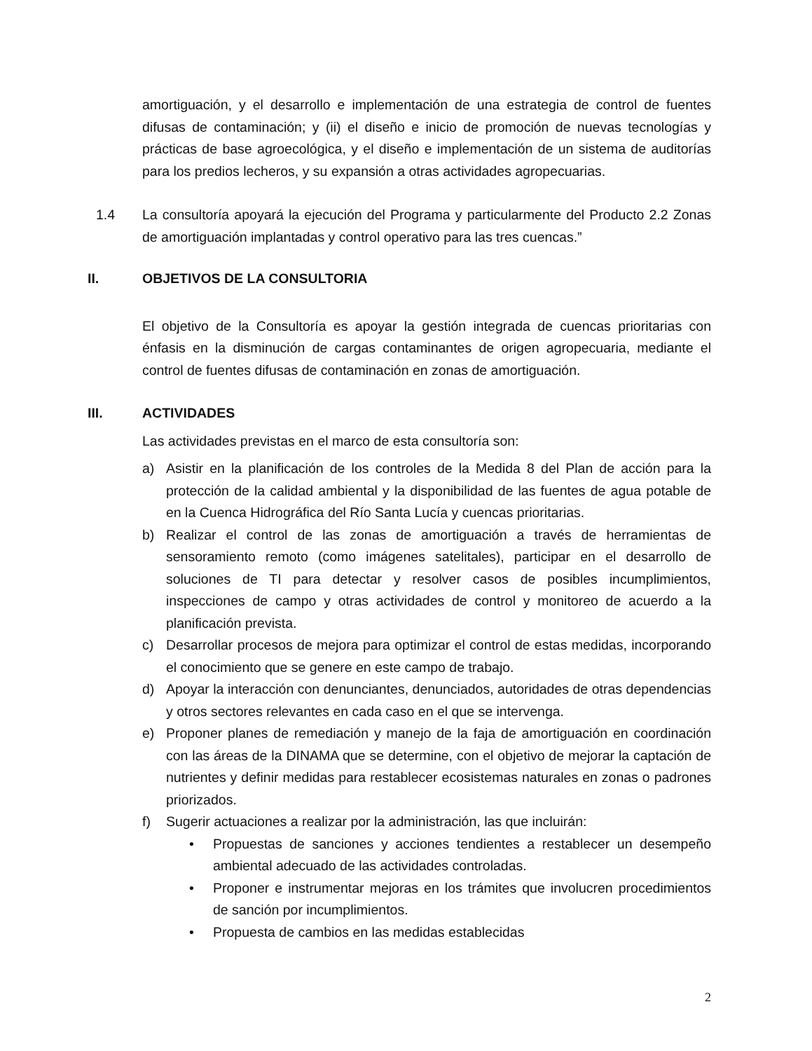amortiguación, y el desarrollo e implementación de una estrategia de control de fuentes difusas de contaminación; y (ii) el diseño e inicio de promoción de nuevas tecnologías y prácticas de base agroecológica, y el diseño e implementación de un sistema de auditorías para los predios lecheros, y su expansión a otras actividades agropecuarias.
1.4 La consultoría apoyará la ejecución del Programa y particularmente del Producto 2.2 Zonas de amortiguación implantadas y control operativo para las tres cuencas.”
II. OBJETIVOS DE LA CONSULTORIA
El objetivo de la Consultoría es apoyar la gestión integrada de cuencas prioritarias con énfasis en la disminución de cargas contaminantes de origen agropecuaria, mediante el control de fuentes difusas de contaminación en zonas de amortiguación.
III. ACTIVIDADES
Las actividades previstas en el marco de esta consultoría son:
a) Asistir en la planificación de los controles de la Medida 8 del Plan de acción para la protección de la calidad ambiental y la disponibilidad de las fuentes de agua potable de en la Cuenca Hidrográfica del Río Santa Lucía y cuencas prioritarias.
b) Realizar el control de las zonas de amortiguación a través de herramientas de sensoramiento remoto (como imágenes satelitales), participar en el desarrollo de soluciones de TI para detectar y resolver casos de posibles incumplimientos, inspecciones de campo y otras actividades de control y monitoreo de acuerdo a la planificación prevista.
c) Desarrollar procesos de mejora para optimizar el control de estas medidas, incorporando el conocimiento que se genere en este campo de trabajo.
d) Apoyar la interacción con denunciantes, denunciados, autoridades de otras dependencias y otros sectores relevantes en cada caso en el que se intervenga.
e) Proponer planes de remediación y manejo de la faja de amortiguación en coordinación con las áreas de la DINAMA que se determine, con el objetivo de mejorar la captación de nutrientes y definir medidas para restablecer ecosistemas naturales en zonas o padrones priorizados.
f) Sugerir actuaciones a realizar por la administración, las que incluirán:
• Propuestas de sanciones y acciones tendientes a restablecer un desempeño ambiental adecuado de las actividades controladas.
• Proponer e instrumentar mejoras en los trámites que involucren procedimientos de sanción por incumplimientos.
• Propuesta de cambios en las medidas establecidas
2